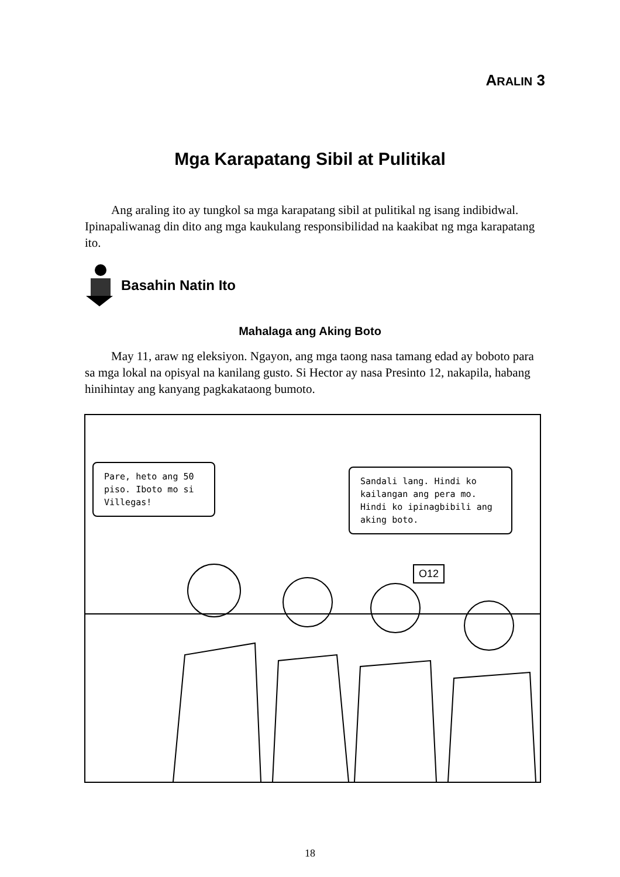ARALIN 3
Mga Karapatang Sibil at Pulitikal
Ang araling ito ay tungkol sa mga karapatang sibil at pulitikal ng isang indibidwal. Ipinapaliwanag din dito ang mga kaukulang responsibilidad na kaakibat ng mga karapatang ito.
Basahin Natin Ito
Mahalaga ang Aking Boto
May 11, araw ng eleksiyon. Ngayon, ang mga taong nasa tamang edad ay boboto para sa mga lokal na opisyal na kanilang gusto. Si Hector ay nasa Presinto 12, nakapila, habang hinihintay ang kanyang pagkakataong bumoto.
Pare, heto ang 50 piso. Iboto mo si Villegas!
Sandali lang. Hindi ko kailangan ang pera mo. Hindi ko ipinagbibili ang aking boto.
O12
18